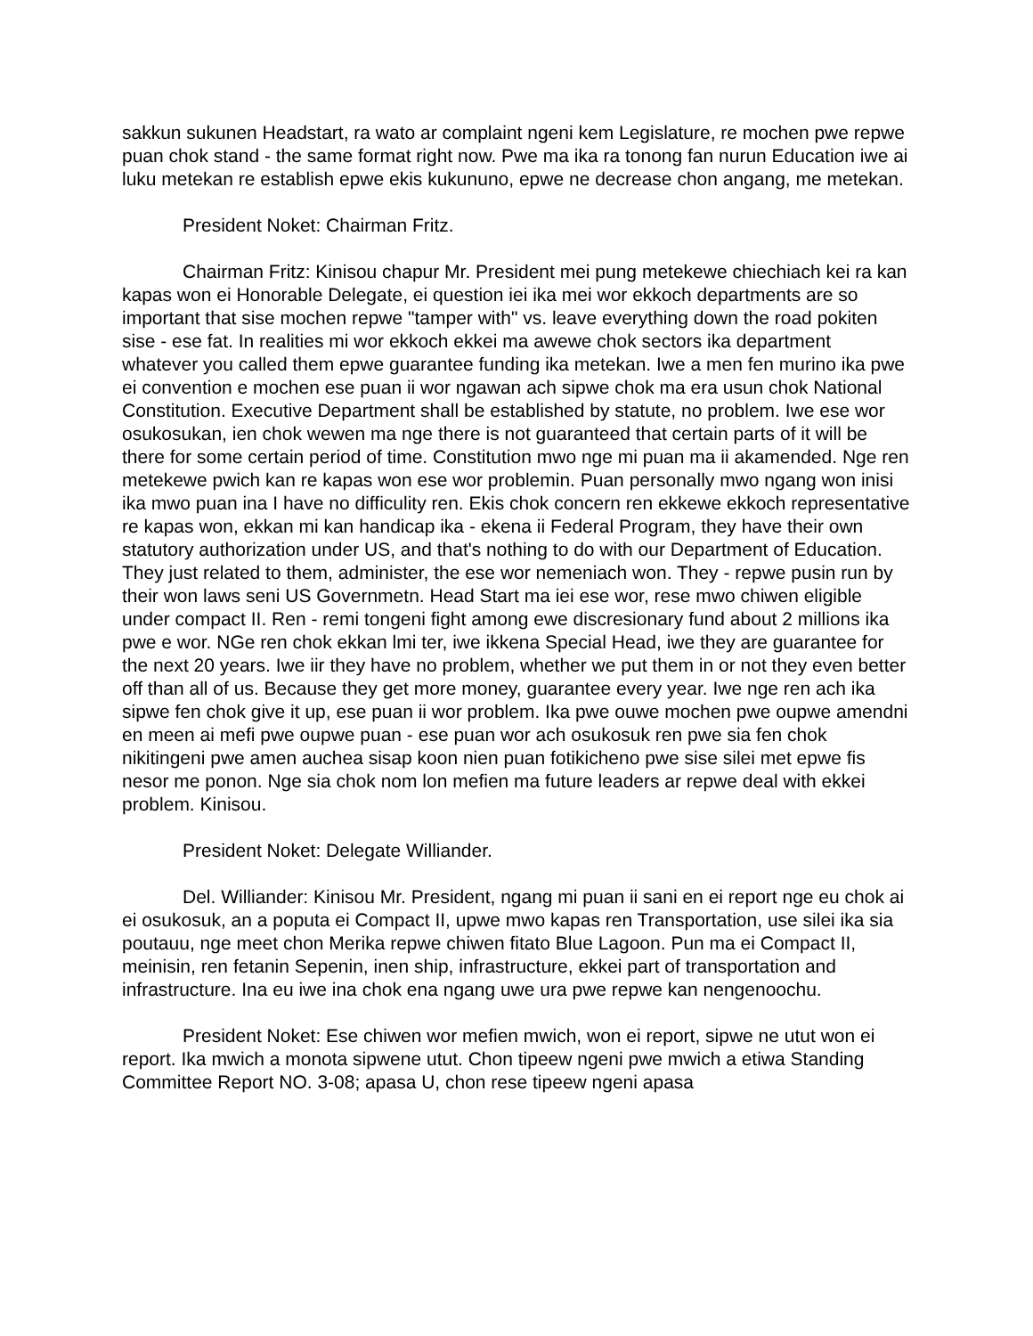sakkun sukunen Headstart, ra wato ar complaint ngeni kem Legislature, re mochen pwe repwe puan chok stand - the same format right now. Pwe ma ika ra tonong fan nurun Education iwe ai luku metekan re establish epwe ekis kukununo, epwe ne decrease chon angang, me metekan.
President Noket: Chairman Fritz.
Chairman Fritz: Kinisou chapur Mr. President mei pung metekewe chiechiach kei ra kan kapas won ei Honorable Delegate, ei question iei ika mei wor ekkoch departments are so important that sise mochen repwe "tamper with" vs. leave everything down the road pokiten sise - ese fat. In realities mi wor ekkoch ekkei ma awewe chok sectors ika department whatever you called them epwe guarantee funding ika metekan. Iwe a men fen murino ika pwe ei convention e mochen ese puan ii wor ngawan ach sipwe chok ma era usun chok National Constitution. Executive Department shall be established by statute, no problem. Iwe ese wor osukosukan, ien chok wewen ma nge there is not guaranteed that certain parts of it will be there for some certain period of time. Constitution mwo nge mi puan ma ii akamended. Nge ren metekewe pwich kan re kapas won ese wor problemin. Puan personally mwo ngang won inisi ika mwo puan ina I have no difficulity ren. Ekis chok concern ren ekkewe ekkoch representative re kapas won, ekkan mi kan handicap ika - ekena ii Federal Program, they have their own statutory authorization under US, and that's nothing to do with our Department of Education. They just related to them, administer, the ese wor nemeniach won. They - repwe pusin run by their won laws seni US Governmetn. Head Start ma iei ese wor, rese mwo chiwen eligible under compact II. Ren - remi tongeni fight among ewe discresionary fund about 2 millions ika pwe e wor. NGe ren chok ekkan lmi ter, iwe ikkena Special Head, iwe they are guarantee for the next 20 years. Iwe iir they have no problem, whether we put them in or not they even better off than all of us. Because they get more money, guarantee every year. Iwe nge ren ach ika sipwe fen chok give it up, ese puan ii wor problem. Ika pwe ouwe mochen pwe oupwe amendni en meen ai mefi pwe oupwe puan - ese puan wor ach osukosuk ren pwe sia fen chok nikitingeni pwe amen auchea sisap koon nien puan fotikicheno pwe sise silei met epwe fis nesor me ponon. Nge sia chok nom lon mefien ma future leaders ar repwe deal with ekkei problem. Kinisou.
President Noket: Delegate Williander.
Del. Williander: Kinisou Mr. President, ngang mi puan ii sani en ei report nge eu chok ai ei osukosuk, an a poputa ei Compact II, upwe mwo kapas ren Transportation, use silei ika sia poutauu, nge meet chon Merika repwe chiwen fitato Blue Lagoon. Pun ma ei Compact II, meinisin, ren fetanin Sepenin, inen ship, infrastructure, ekkei part of transportation and infrastructure. Ina eu iwe ina chok ena ngang uwe ura pwe repwe kan nengenoochu.
President Noket: Ese chiwen wor mefien mwich, won ei report, sipwe ne utut won ei report. Ika mwich a monota sipwene utut. Chon tipeew ngeni pwe mwich a etiwa Standing Committee Report NO. 3-08; apasa U, chon rese tipeew ngeni apasa